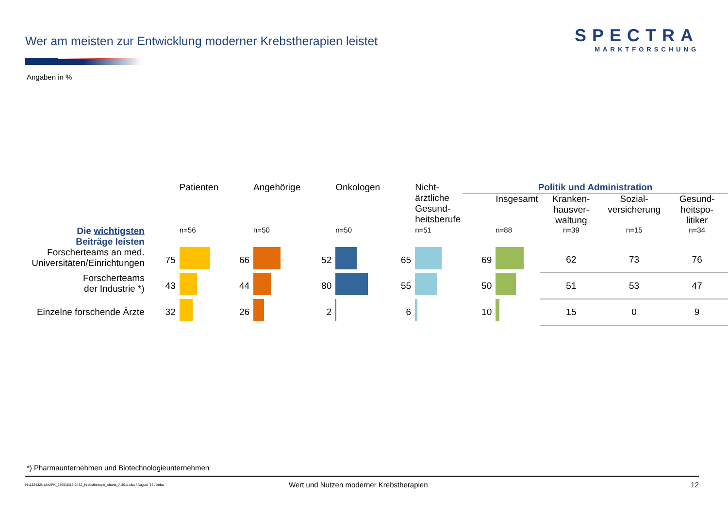Wer am meisten zur Entwicklung moderner Krebstherapien leistet
SPECTRA
MARKTFORSCHUNG
Angaben in %
| | | Patienten | | Angehörige | | Onkologen | | Nicht- ärztliche Gesund- heitsberufe | Politik und Administration | | | | |
| --- | --- | --- | --- | --- | --- | --- | --- | --- | --- | --- | --- | --- | --- |
| | | | | | | | | | | Insgesamt | Kranken- hausver- waltung | Sozial- versicherung | Gesund- heitspo- litiker |
| Die wichtigsten Beiträge leisten | | n=56 | | n=50 | | n=50 | | n=51 | | n=88 | n=39 | n=15 | n=34 |
| Forscherteams an med. Universitäten/Einrichtungen | 75 | | 66 | | 52 | | 65 | | 69 | | 62 | 73 | 76 |
| Forscherteams der Industrie *) | 43 | | 44 | | 80 | | 55 | | 50 | | 51 | 53 | 47 |
| Einzelne forschende Ärzte | 32 | | 26 | | 2 | | 6 | | 10 | | 15 | 0 | 9 |
*) Pharmaunternehmen und Biotechnologieunternehmen
H:\132432kr\doc\PK_280518\13-2432_Krebstherapie_charts_AUGU.xlsx / August '17 / knba
Wert und Nutzen moderner Krebstherapien
12